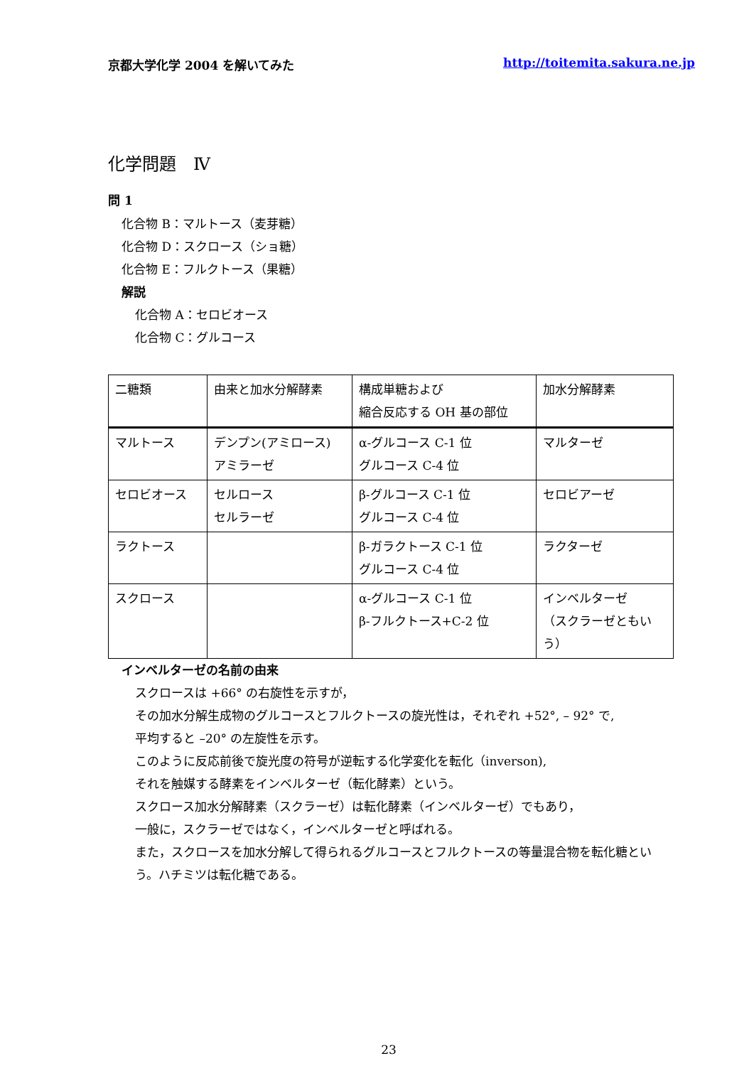京都大学化学 2004 を解いてみた http://toitemita.sakura.ne.jp
化学問題　Ⅳ
問 1
化合物 B：マルトース（麦芽糖）
化合物 D：スクロース（ショ糖）
化合物 E：フルクトース（果糖）
解説
化合物 A：セロビオース
化合物 C：グルコース
| 二糖類 | 由来と加水分解酵素 | 構成単糖および 縮合反応する OH 基の部位 | 加水分解酵素 |
| マルトース | デンプン(アミロース) アミラーゼ | α-グルコース C-1 位 グルコース C-4 位 | マルターゼ |
| セロビオース | セルロース セルラーゼ | β-グルコース C-1 位 グルコース C-4 位 | セロビアーゼ |
| ラクトース | | β-ガラクトース C-1 位 グルコース C-4 位 | ラクターゼ |
| スクロース | | α-グルコース C-1 位 β-フルクトース+C-2 位 | インベルターゼ （スクラーゼともいう） |
インベルターゼの名前の由来
スクロースは +66° の右旋性を示すが，
その加水分解生成物のグルコースとフルクトースの旋光性は，それぞれ +52°, – 92° で,
平均すると –20° の左旋性を示す。
このように反応前後で旋光度の符号が逆転する化学変化を転化（inverson),
それを触媒する酵素をインベルターゼ（転化酵素）という。
スクロース加水分解酵素（スクラーゼ）は転化酵素（インベルターゼ）でもあり，
一般に，スクラーゼではなく，インベルターゼと呼ばれる。
また，スクロースを加水分解して得られるグルコースとフルクトースの等量混合物を転化糖という。ハチミツは転化糖である。
23